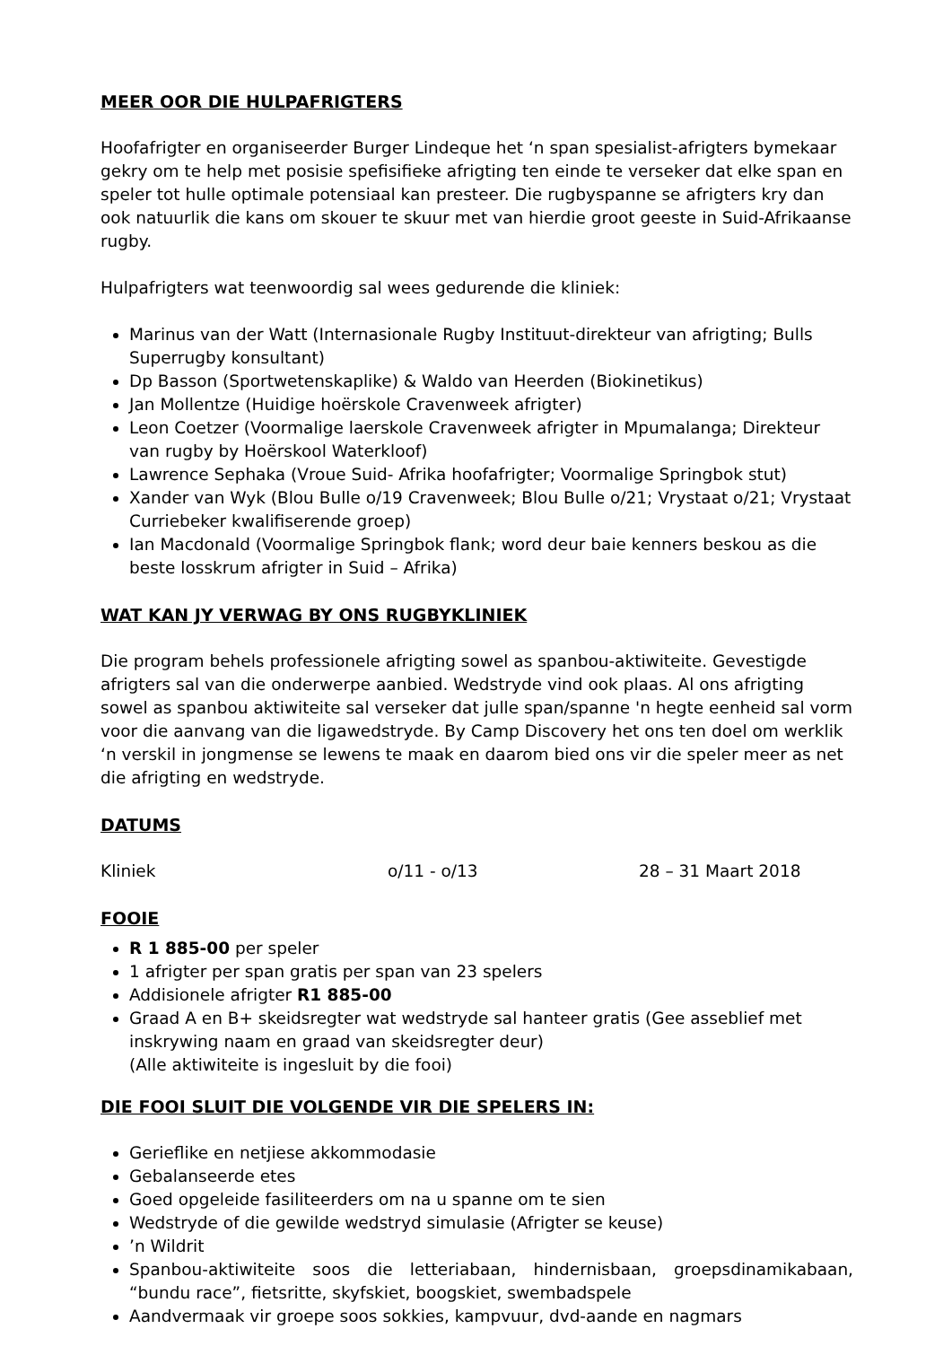MEER OOR DIE HULPAFRIGTERS
Hoofafrigter en organiseerder Burger Lindeque het ‘n span spesialist-afrigters bymekaar gekry om te help met posisie spefisifieke afrigting ten einde te verseker dat elke span en speler tot hulle optimale potensiaal kan presteer. Die rugbyspanne se afrigters kry dan ook natuurlik die kans om skouer te skuur met van hierdie groot geeste in Suid-Afrikaanse rugby.
Hulpafrigters wat teenwoordig sal wees gedurende die kliniek:
Marinus van der Watt (Internasionale Rugby Instituut-direkteur van afrigting; Bulls Superrugby konsultant)
Dp Basson (Sportwetenskaplike) & Waldo van Heerden (Biokinetikus)
Jan Mollentze (Huidige hoërskole Cravenweek afrigter)
Leon Coetzer (Voormalige laerskole Cravenweek afrigter in Mpumalanga; Direkteur van rugby by Hoërskool Waterkloof)
Lawrence Sephaka (Vroue Suid- Afrika hoofafrigter; Voormalige Springbok stut)
Xander van Wyk (Blou Bulle o/19 Cravenweek; Blou Bulle o/21; Vrystaat o/21; Vrystaat Curriebeker kwalifiserende groep)
Ian Macdonald (Voormalige Springbok flank; word deur baie kenners beskou as die beste losskrum afrigter in Suid – Afrika)
WAT KAN JY VERWAG BY ONS RUGBYKLINIEK
Die program behels professionele afrigting sowel as spanbou-aktiwiteite. Gevestigde afrigters sal van die onderwerpe aanbied. Wedstryde vind ook plaas. Al ons afrigting sowel as spanbou aktiwiteite sal verseker dat julle span/spanne 'n hegte eenheid sal vorm voor die aanvang van die ligawedstryde. By Camp Discovery het ons ten doel om werklik ‘n verskil in jongmense se lewens te maak en daarom bied ons vir die speler meer as net die afrigting en wedstryde.
DATUMS
Kliniek o/11 - o/13 28 – 31 Maart 2018
FOOIE
R 1 885-00 per speler
1 afrigter per span gratis per span van 23 spelers
Addisionele afrigter R1 885-00
Graad A en B+ skeidsregter wat wedstryde sal hanteer gratis (Gee asseblief met inskrywing naam en graad van skeidsregter deur)
(Alle aktiwiteite is ingesluit by die fooi)
DIE FOOI SLUIT DIE VOLGENDE VIR DIE SPELERS IN:
Gerieflike en netjiese akkommodasie
Gebalanseerde etes
Goed opgeleide fasiliteerders om na u spanne om te sien
Wedstryde of die gewilde wedstryd simulasie (Afrigter se keuse)
’n Wildrit
Spanbou-aktiwiteite soos die letteriabaan, hindernisbaan, groepsdinamikabaan, “bundu race”, fietsritte, skyfskiet, boogskiet, swembadspele
Aandvermaak vir groepe soos sokkies, kampvuur, dvd-aande en nagmars